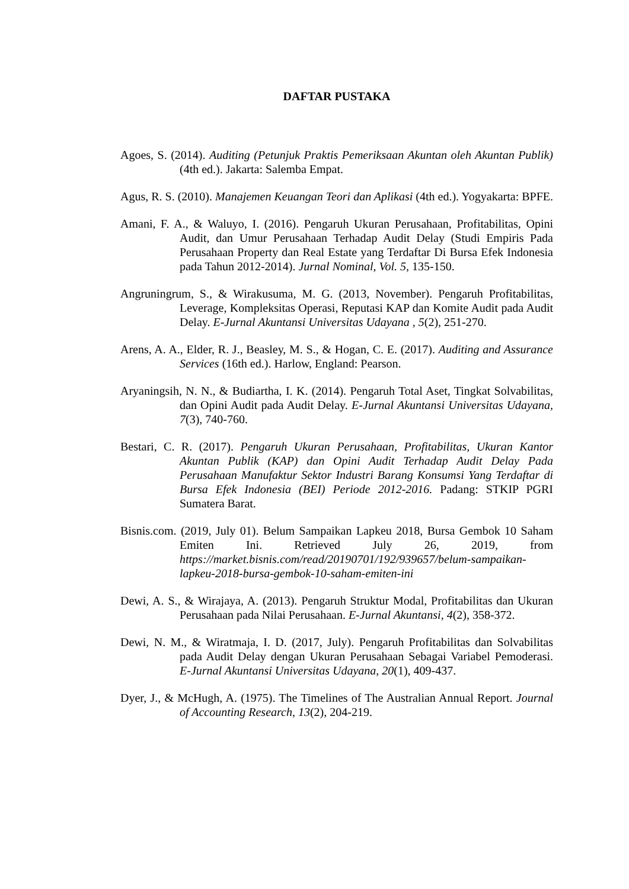DAFTAR PUSTAKA
Agoes, S. (2014). Auditing (Petunjuk Praktis Pemeriksaan Akuntan oleh Akuntan Publik) (4th ed.). Jakarta: Salemba Empat.
Agus, R. S. (2010). Manajemen Keuangan Teori dan Aplikasi (4th ed.). Yogyakarta: BPFE.
Amani, F. A., & Waluyo, I. (2016). Pengaruh Ukuran Perusahaan, Profitabilitas, Opini Audit, dan Umur Perusahaan Terhadap Audit Delay (Studi Empiris Pada Perusahaan Property dan Real Estate yang Terdaftar Di Bursa Efek Indonesia pada Tahun 2012-2014). Jurnal Nominal, Vol. 5, 135-150.
Angruningrum, S., & Wirakusuma, M. G. (2013, November). Pengaruh Profitabilitas, Leverage, Kompleksitas Operasi, Reputasi KAP dan Komite Audit pada Audit Delay. E-Jurnal Akuntansi Universitas Udayana , 5(2), 251-270.
Arens, A. A., Elder, R. J., Beasley, M. S., & Hogan, C. E. (2017). Auditing and Assurance Services (16th ed.). Harlow, England: Pearson.
Aryaningsih, N. N., & Budiartha, I. K. (2014). Pengaruh Total Aset, Tingkat Solvabilitas, dan Opini Audit pada Audit Delay. E-Jurnal Akuntansi Universitas Udayana, 7(3), 740-760.
Bestari, C. R. (2017). Pengaruh Ukuran Perusahaan, Profitabilitas, Ukuran Kantor Akuntan Publik (KAP) dan Opini Audit Terhadap Audit Delay Pada Perusahaan Manufaktur Sektor Industri Barang Konsumsi Yang Terdaftar di Bursa Efek Indonesia (BEI) Periode 2012-2016. Padang: STKIP PGRI Sumatera Barat.
Bisnis.com. (2019, July 01). Belum Sampaikan Lapkeu 2018, Bursa Gembok 10 Saham Emiten Ini. Retrieved July 26, 2019, from https://market.bisnis.com/read/20190701/192/939657/belum-sampaikan-lapkeu-2018-bursa-gembok-10-saham-emiten-ini
Dewi, A. S., & Wirajaya, A. (2013). Pengaruh Struktur Modal, Profitabilitas dan Ukuran Perusahaan pada Nilai Perusahaan. E-Jurnal Akuntansi, 4(2), 358-372.
Dewi, N. M., & Wiratmaja, I. D. (2017, July). Pengaruh Profitabilitas dan Solvabilitas pada Audit Delay dengan Ukuran Perusahaan Sebagai Variabel Pemoderasi. E-Jurnal Akuntansi Universitas Udayana, 20(1), 409-437.
Dyer, J., & McHugh, A. (1975). The Timelines of The Australian Annual Report. Journal of Accounting Research, 13(2), 204-219.